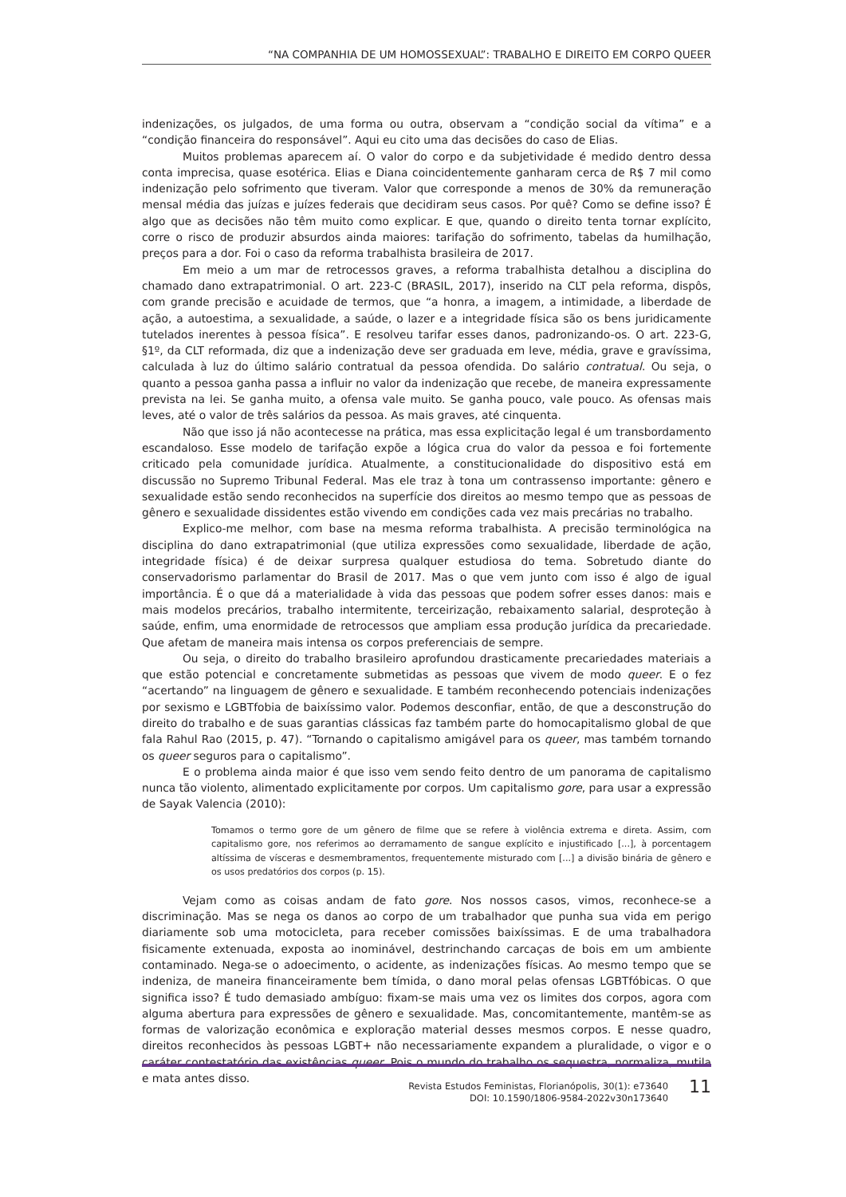“NA COMPANHIA DE UM HOMOSSEXUAL”: TRABALHO E DIREITO EM CORPO QUEER
indenizações, os julgados, de uma forma ou outra, observam a “condição social da vítima” e a “condição financeira do responsável”. Aqui eu cito uma das decisões do caso de Elias.
Muitos problemas aparecem aí. O valor do corpo e da subjetividade é medido dentro dessa conta imprecisa, quase esotérica. Elias e Diana coincidentemente ganharam cerca de R$ 7 mil como indenização pelo sofrimento que tiveram. Valor que corresponde a menos de 30% da remuneração mensal média das juízas e juízes federais que decidiram seus casos. Por quê? Como se define isso? É algo que as decisões não têm muito como explicar. E que, quando o direito tenta tornar explícito, corre o risco de produzir absurdos ainda maiores: tarifação do sofrimento, tabelas da humilhação, preços para a dor. Foi o caso da reforma trabalhista brasileira de 2017.
Em meio a um mar de retrocessos graves, a reforma trabalhista detalhou a disciplina do chamado dano extrapatrimonial. O art. 223-C (BRASIL, 2017), inserido na CLT pela reforma, dispôs, com grande precisão e acuidade de termos, que “a honra, a imagem, a intimidade, a liberdade de ação, a autoestima, a sexualidade, a saúde, o lazer e a integridade física são os bens juridicamente tutelados inerentes à pessoa física”. E resolveu tarifar esses danos, padronizando-os. O art. 223-G, §1º, da CLT reformada, diz que a indenização deve ser graduada em leve, média, grave e gravíssima, calculada à luz do último salário contratual da pessoa ofendida. Do salário contratual. Ou seja, o quanto a pessoa ganha passa a influir no valor da indenização que recebe, de maneira expressamente prevista na lei. Se ganha muito, a ofensa vale muito. Se ganha pouco, vale pouco. As ofensas mais leves, até o valor de três salários da pessoa. As mais graves, até cinquenta.
Não que isso já não acontecesse na prática, mas essa explicitação legal é um transbordamento escandaloso. Esse modelo de tarifação expõe a lógica crua do valor da pessoa e foi fortemente criticado pela comunidade jurídica. Atualmente, a constitucionalidade do dispositivo está em discussão no Supremo Tribunal Federal. Mas ele traz à tona um contrassenso importante: gênero e sexualidade estão sendo reconhecidos na superfície dos direitos ao mesmo tempo que as pessoas de gênero e sexualidade dissidentes estão vivendo em condições cada vez mais precárias no trabalho.
Explico-me melhor, com base na mesma reforma trabalhista. A precisão terminológica na disciplina do dano extrapatrimonial (que utiliza expressões como sexualidade, liberdade de ação, integridade física) é de deixar surpresa qualquer estudiosa do tema. Sobretudo diante do conservadorismo parlamentar do Brasil de 2017. Mas o que vem junto com isso é algo de igual importância. É o que dá a materialidade à vida das pessoas que podem sofrer esses danos: mais e mais modelos precários, trabalho intermitente, terceirização, rebaixamento salarial, desproteção à saúde, enfim, uma enormidade de retrocessos que ampliam essa produção jurídica da precariedade. Que afetam de maneira mais intensa os corpos preferenciais de sempre.
Ou seja, o direito do trabalho brasileiro aprofundou drasticamente precariedades materiais a que estão potencial e concretamente submetidas as pessoas que vivem de modo queer. E o fez “acertando” na linguagem de gênero e sexualidade. E também reconhecendo potenciais indenizações por sexismo e LGBTfobia de baixíssimo valor. Podemos desconfiar, então, de que a desconstrução do direito do trabalho e de suas garantias clássicas faz também parte do homocapitalismo global de que fala Rahul Rao (2015, p. 47). “Tornando o capitalismo amigável para os queer, mas também tornando os queer seguros para o capitalismo”.
E o problema ainda maior é que isso vem sendo feito dentro de um panorama de capitalismo nunca tão violento, alimentado explicitamente por corpos. Um capitalismo gore, para usar a expressão de Sayak Valencia (2010):
Tomamos o termo gore de um gênero de filme que se refere à violência extrema e direta. Assim, com capitalismo gore, nos referimos ao derramamento de sangue explícito e injustificado [...], à porcentagem altíssima de vísceras e desmembramentos, frequentemente misturado com [...] a divisão binária de gênero e os usos predatórios dos corpos (p. 15).
Vejam como as coisas andam de fato gore. Nos nossos casos, vimos, reconhece-se a discriminação. Mas se nega os danos ao corpo de um trabalhador que punha sua vida em perigo diariamente sob uma motocicleta, para receber comissões baixíssimas. E de uma trabalhadora fisicamente extenuada, exposta ao inominável, destrinchando carcaças de bois em um ambiente contaminado. Nega-se o adoecimento, o acidente, as indenizações físicas. Ao mesmo tempo que se indeniza, de maneira financeiramente bem tímida, o dano moral pelas ofensas LGBTfóbicas. O que significa isso? É tudo demasiado ambíguo: fixam-se mais uma vez os limites dos corpos, agora com alguma abertura para expressões de gênero e sexualidade. Mas, concomitantemente, mantêm-se as formas de valorização econômica e exploração material desses mesmos corpos. E nesse quadro, direitos reconhecidos às pessoas LGBT+ não necessariamente expandem a pluralidade, o vigor e o caráter contestatório das existências queer. Pois o mundo do trabalho os sequestra, normaliza, mutila e mata antes disso.
Revista Estudos Feministas, Florianópolis, 30(1): e73640
DOI: 10.1590/1806-9584-2022v30n173640
11